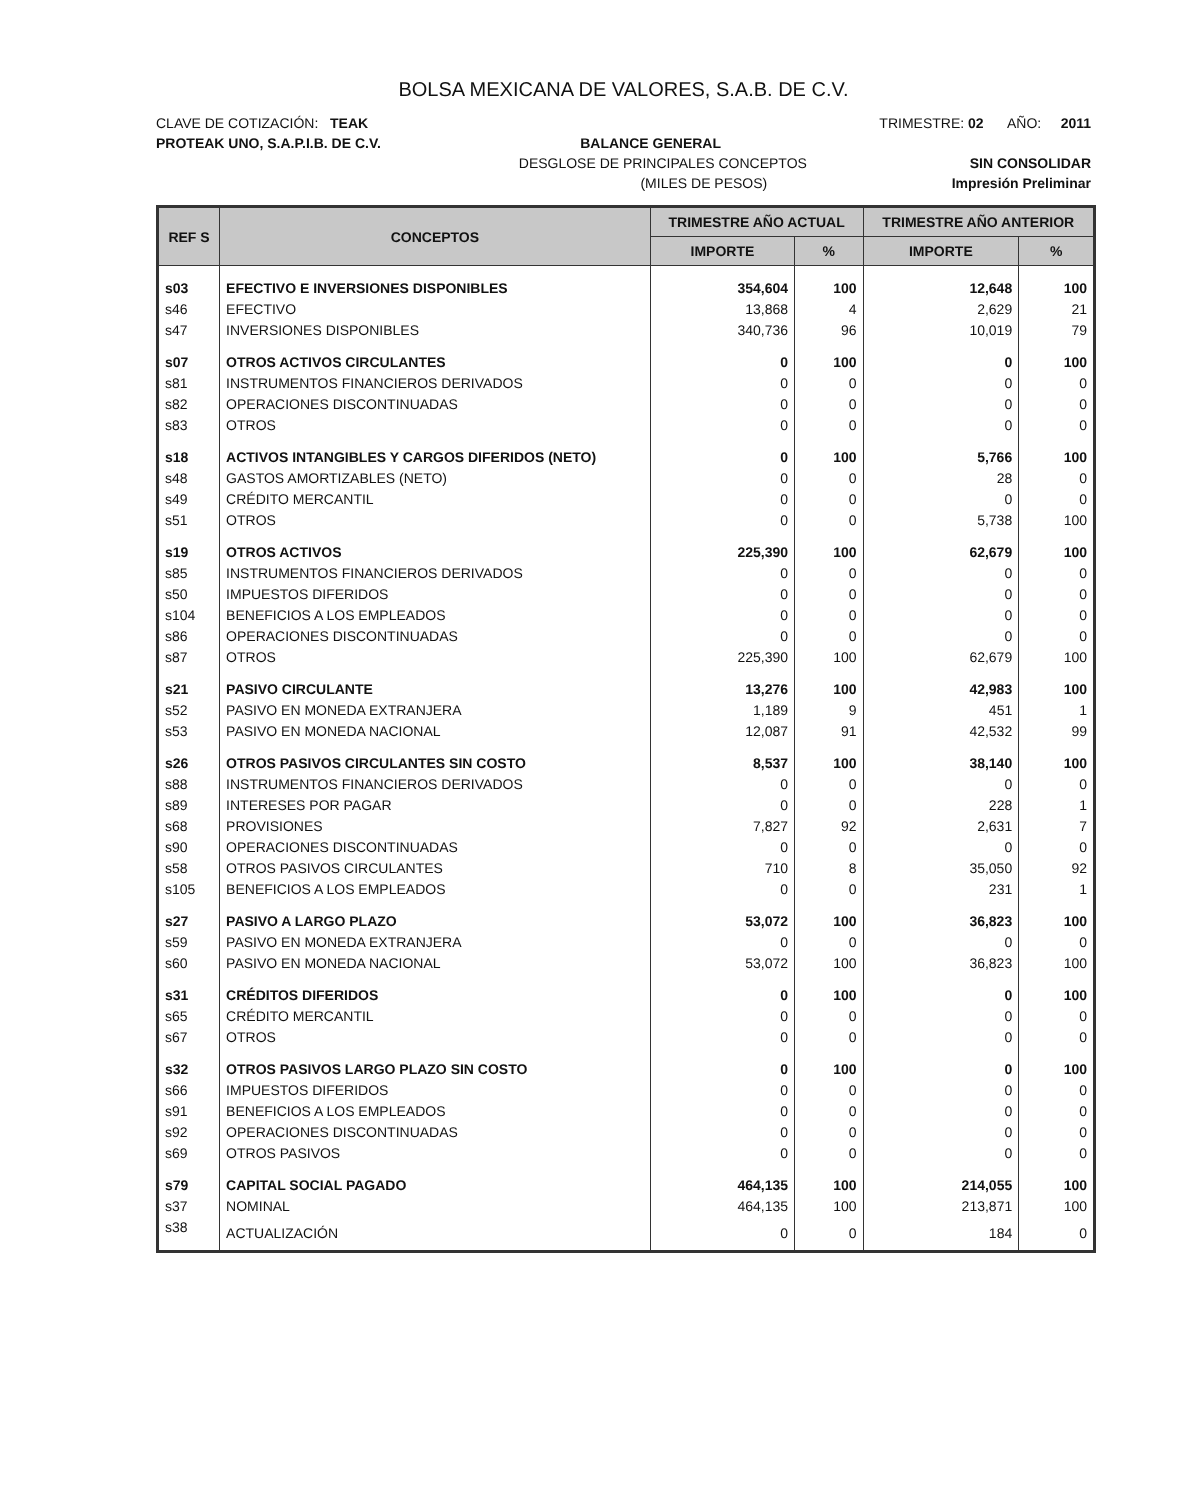BOLSA MEXICANA DE VALORES, S.A.B. DE C.V.
CLAVE DE COTIZACIÓN: TEAK TRIMESTRE: 02 AÑO: 2011
PROTEAK UNO, S.A.P.I.B. DE C.V. BALANCE GENERAL
DESGLOSE DE PRINCIPALES CONCEPTOS SIN CONSOLIDAR
(MILES DE PESOS) Impresión Preliminar
| REF S | CONCEPTOS | TRIMESTRE AÑO ACTUAL | | TRIMESTRE AÑO ANTERIOR | |
| --- | --- | --- | --- | --- | --- |
| | | IMPORTE | % | IMPORTE | % |
| s03 | EFECTIVO E INVERSIONES DISPONIBLES | 354,604 | 100 | 12,648 | 100 |
| s46 | EFECTIVO | 13,868 | 4 | 2,629 | 21 |
| s47 | INVERSIONES DISPONIBLES | 340,736 | 96 | 10,019 | 79 |
| s07 | OTROS ACTIVOS CIRCULANTES | 0 | 100 | 0 | 100 |
| s81 | INSTRUMENTOS FINANCIEROS DERIVADOS | 0 | 0 | 0 | 0 |
| s82 | OPERACIONES DISCONTINUADAS | 0 | 0 | 0 | 0 |
| s83 | OTROS | 0 | 0 | 0 | 0 |
| s18 | ACTIVOS INTANGIBLES Y CARGOS DIFERIDOS (NETO) | 0 | 100 | 5,766 | 100 |
| s48 | GASTOS AMORTIZABLES (NETO) | 0 | 0 | 28 | 0 |
| s49 | CRÉDITO MERCANTIL | 0 | 0 | 0 | 0 |
| s51 | OTROS | 0 | 0 | 5,738 | 100 |
| s19 | OTROS ACTIVOS | 225,390 | 100 | 62,679 | 100 |
| s85 | INSTRUMENTOS FINANCIEROS DERIVADOS | 0 | 0 | 0 | 0 |
| s50 | IMPUESTOS DIFERIDOS | 0 | 0 | 0 | 0 |
| s104 | BENEFICIOS A LOS EMPLEADOS | 0 | 0 | 0 | 0 |
| s86 | OPERACIONES DISCONTINUADAS | 0 | 0 | 0 | 0 |
| s87 | OTROS | 225,390 | 100 | 62,679 | 100 |
| s21 | PASIVO CIRCULANTE | 13,276 | 100 | 42,983 | 100 |
| s52 | PASIVO EN MONEDA EXTRANJERA | 1,189 | 9 | 451 | 1 |
| s53 | PASIVO EN MONEDA NACIONAL | 12,087 | 91 | 42,532 | 99 |
| s26 | OTROS PASIVOS CIRCULANTES SIN COSTO | 8,537 | 100 | 38,140 | 100 |
| s88 | INSTRUMENTOS FINANCIEROS DERIVADOS | 0 | 0 | 0 | 0 |
| s89 | INTERESES POR PAGAR | 0 | 0 | 228 | 1 |
| s68 | PROVISIONES | 7,827 | 92 | 2,631 | 7 |
| s90 | OPERACIONES DISCONTINUADAS | 0 | 0 | 0 | 0 |
| s58 | OTROS PASIVOS CIRCULANTES | 710 | 8 | 35,050 | 92 |
| s105 | BENEFICIOS A LOS EMPLEADOS | 0 | 0 | 231 | 1 |
| s27 | PASIVO A LARGO PLAZO | 53,072 | 100 | 36,823 | 100 |
| s59 | PASIVO EN MONEDA EXTRANJERA | 0 | 0 | 0 | 0 |
| s60 | PASIVO EN MONEDA NACIONAL | 53,072 | 100 | 36,823 | 100 |
| s31 | CRÉDITOS DIFERIDOS | 0 | 100 | 0 | 100 |
| s65 | CRÉDITO MERCANTIL | 0 | 0 | 0 | 0 |
| s67 | OTROS | 0 | 0 | 0 | 0 |
| s32 | OTROS PASIVOS LARGO PLAZO SIN COSTO | 0 | 100 | 0 | 100 |
| s66 | IMPUESTOS DIFERIDOS | 0 | 0 | 0 | 0 |
| s91 | BENEFICIOS A LOS EMPLEADOS | 0 | 0 | 0 | 0 |
| s92 | OPERACIONES DISCONTINUADAS | 0 | 0 | 0 | 0 |
| s69 | OTROS PASIVOS | 0 | 0 | 0 | 0 |
| s79 | CAPITAL SOCIAL PAGADO | 464,135 | 100 | 214,055 | 100 |
| s37 | NOMINAL | 464,135 | 100 | 213,871 | 100 |
| s38 | ACTUALIZACIÓN | 0 | 0 | 184 | 0 |